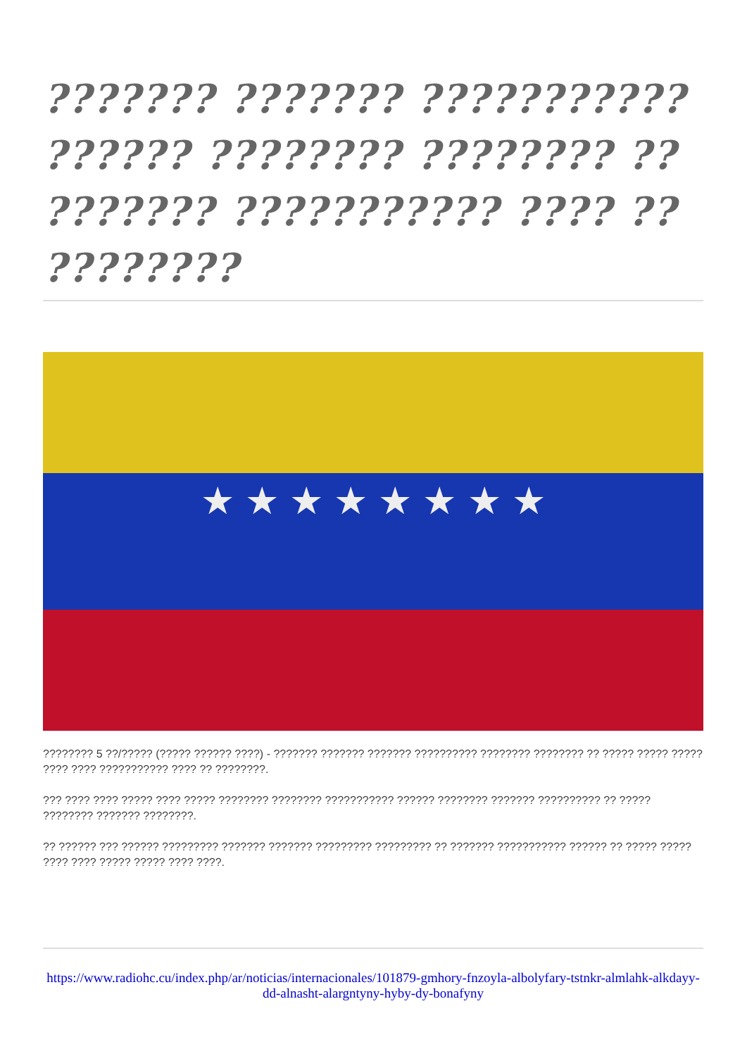??????? ??????? ??????????? ?????? ???????? ???????? ?? ??????? ??????????? ???? ?? ????????
★ ★ ★ ★ ★ ★ ★ ★
???????? 5 ??/????? (????? ?????? ????) - ??????? ??????? ??????? ?????????? ???????? ???????? ?? ????? ????? ????? ???? ???? ??????????? ???? ?? ????????.
??? ???? ???? ????? ???? ????? ???????? ???????? ??????????? ?????? ???????? ??????? ?????????? ?? ????? ???????? ??????? ????????.
?? ?????? ??? ?????? ????????? ??????? ??????? ????????? ????????? ?? ??????? ??????????? ?????? ?? ????? ????? ???? ???? ????? ????? ???? ????.
https://www.radiohc.cu/index.php/ar/noticias/internacionales/101879-gmhory-fnzoyla-albolyfary-tstnkr-almlahk-alkdayy-dd-alnasht-alargntyny-hyby-dy-bonafyny